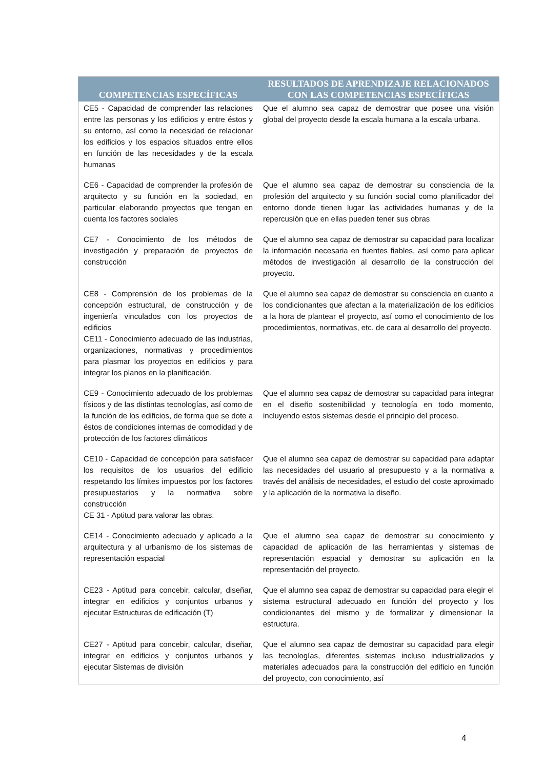| COMPETENCIAS ESPECÍFICAS | RESULTADOS DE APRENDIZAJE RELACIONADOS CON LAS COMPETENCIAS ESPECÍFICAS |
| --- | --- |
| CE5 - Capacidad de comprender las relaciones entre las personas y los edificios y entre éstos y su entorno, así como la necesidad de relacionar los edificios y los espacios situados entre ellos en función de las necesidades y de la escala humanas | Que el alumno sea capaz de demostrar que posee una visión global del proyecto desde la escala humana a la escala urbana. |
| CE6 - Capacidad de comprender la profesión de arquitecto y su función en la sociedad, en particular elaborando proyectos que tengan en cuenta los factores sociales | Que el alumno sea capaz de demostrar su consciencia de la profesión del arquitecto y su función social como planificador del entorno donde tienen lugar las actividades humanas y de la repercusión que en ellas pueden tener sus obras |
| CE7 - Conocimiento de los métodos de investigación y preparación de proyectos de construcción | Que el alumno sea capaz de demostrar su capacidad para localizar la información necesaria en fuentes fiables, así como para aplicar métodos de investigación al desarrollo de la construcción del proyecto. |
| CE8 - Comprensión de los problemas de la concepción estructural, de construcción y de ingeniería vinculados con los proyectos de edificios CE11 - Conocimiento adecuado de las industrias, organizaciones, normativas y procedimientos para plasmar los proyectos en edificios y para integrar los planos en la planificación. | Que el alumno sea capaz de demostrar su consciencia en cuanto a los condicionantes que afectan a la materialización de los edificios a la hora de plantear el proyecto, así como el conocimiento de los procedimientos, normativas, etc. de cara al desarrollo del proyecto. |
| CE9 - Conocimiento adecuado de los problemas físicos y de las distintas tecnologías, así como de la función de los edificios, de forma que se dote a éstos de condiciones internas de comodidad y de protección de los factores climáticos | Que el alumno sea capaz de demostrar su capacidad para integrar en el diseño sostenibilidad y tecnología en todo momento, incluyendo estos sistemas desde el principio del proceso. |
| CE10 - Capacidad de concepción para satisfacer los requisitos de los usuarios del edificio respetando los límites impuestos por los factores presupuestarios y la normativa sobre construcción CE 31 - Aptitud para valorar las obras. | Que el alumno sea capaz de demostrar su capacidad para adaptar las necesidades del usuario al presupuesto y a la normativa a través del análisis de necesidades, el estudio del coste aproximado y la aplicación de la normativa la diseño. |
| CE14 - Conocimiento adecuado y aplicado a la arquitectura y al urbanismo de los sistemas de representación espacial | Que el alumno sea capaz de demostrar su conocimiento y capacidad de aplicación de las herramientas y sistemas de representación espacial y demostrar su aplicación en la representación del proyecto. |
| CE23 - Aptitud para concebir, calcular, diseñar, integrar en edificios y conjuntos urbanos y ejecutar Estructuras de edificación (T) | Que el alumno sea capaz de demostrar su capacidad para elegir el sistema estructural adecuado en función del proyecto y los condicionantes del mismo y de formalizar y dimensionar la estructura. |
| CE27 - Aptitud para concebir, calcular, diseñar, integrar en edificios y conjuntos urbanos y ejecutar Sistemas de división | Que el alumno sea capaz de demostrar su capacidad para elegir las tecnologías, diferentes sistemas incluso industrializados y materiales adecuados para la construcción del edificio en función del proyecto, con conocimiento, así |
4